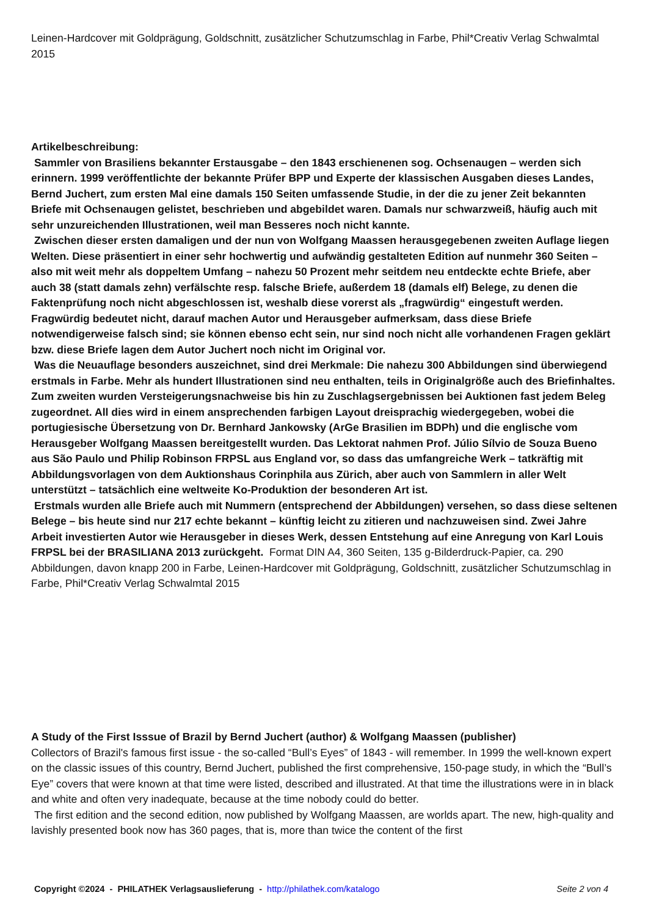Leinen-Hardcover mit Goldprägung, Goldschnitt, zusätzlicher Schutzumschlag in Farbe, Phil*Creativ Verlag Schwalmtal 2015
Artikelbeschreibung:
Sammler von Brasiliens bekannter Erstausgabe – den 1843 erschienenen sog. Ochsenaugen – werden sich erinnern. 1999 veröffentlichte der bekannte Prüfer BPP und Experte der klassischen Ausgaben dieses Landes, Bernd Juchert, zum ersten Mal eine damals 150 Seiten umfassende Studie, in der die zu jener Zeit bekannten Briefe mit Ochsenaugen gelistet, beschrieben und abgebildet waren. Damals nur schwarzweiß, häufig auch mit sehr unzureichenden Illustrationen, weil man Besseres noch nicht kannte.
Zwischen dieser ersten damaligen und der nun von Wolfgang Maassen herausgegebenen zweiten Auflage liegen Welten. Diese präsentiert in einer sehr hochwertig und aufwändig gestalteten Edition auf nunmehr 360 Seiten – also mit weit mehr als doppeltem Umfang – nahezu 50 Prozent mehr seitdem neu entdeckte echte Briefe, aber auch 38 (statt damals zehn) verfälschte resp. falsche Briefe, außerdem 18 (damals elf) Belege, zu denen die Faktenprüfung noch nicht abgeschlossen ist, weshalb diese vorerst als „fragwürdig“ eingestuft werden. Fragwürdig bedeutet nicht, darauf machen Autor und Herausgeber aufmerksam, dass diese Briefe notwendigerweise falsch sind; sie können ebenso echt sein, nur sind noch nicht alle vorhandenen Fragen geklärt bzw. diese Briefe lagen dem Autor Juchert noch nicht im Original vor.
Was die Neuauflage besonders auszeichnet, sind drei Merkmale: Die nahezu 300 Abbildungen sind überwiegend erstmals in Farbe. Mehr als hundert Illustrationen sind neu enthalten, teils in Originalgröße auch des Briefinhaltes. Zum zweiten wurden Versteigerungsnachweise bis hin zu Zuschlagsergebnissen bei Auktionen fast jedem Beleg zugeordnet. All dies wird in einem ansprechenden farbigen Layout dreisprachig wiedergegeben, wobei die portugiesische Übersetzung von Dr. Bernhard Jankowsky (ArGe Brasilien im BDPh) und die englische vom Herausgeber Wolfgang Maassen bereitgestellt wurden. Das Lektorat nahmen Prof. Júlio Sílvio de Souza Bueno aus São Paulo und Philip Robinson FRPSL aus England vor, so dass das umfangreiche Werk – tatkräftig mit Abbildungsvorlagen von dem Auktionshaus Corinphila aus Zürich, aber auch von Sammlern in aller Welt unterstützt – tatsächlich eine weltweite Ko-Produktion der besonderen Art ist.
Erstmals wurden alle Briefe auch mit Nummern (entsprechend der Abbildungen) versehen, so dass diese seltenen Belege – bis heute sind nur 217 echte bekannt – künftig leicht zu zitieren und nachzuweisen sind. Zwei Jahre Arbeit investierten Autor wie Herausgeber in dieses Werk, dessen Entstehung auf eine Anregung von Karl Louis FRPSL bei der BRASILIANA 2013 zurückgeht. Format DIN A4, 360 Seiten, 135 g-Bilderdruck-Papier, ca. 290 Abbildungen, davon knapp 200 in Farbe, Leinen-Hardcover mit Goldprägung, Goldschnitt, zusätzlicher Schutzumschlag in Farbe, Phil*Creativ Verlag Schwalmtal 2015
A Study of the First Isssue of Brazil by Bernd Juchert (author) & Wolfgang Maassen (publisher)
Collectors of Brazil's famous first issue - the so-called “Bull’s Eyes” of 1843 - will remember. In 1999 the well-known expert on the classic issues of this country, Bernd Juchert, published the first comprehensive, 150-page study, in which the “Bull’s Eye” covers that were known at that time were listed, described and illustrated. At that time the illustrations were in in black and white and often very inadequate, because at the time nobody could do better.
The first edition and the second edition, now published by Wolfgang Maassen, are worlds apart. The new, high-quality and lavishly presented book now has 360 pages, that is, more than twice the content of the first
Copyright ©2024 - PHILATHEK Verlagsauslieferung - http://philathek.com/katalogo Seite 2 von 4